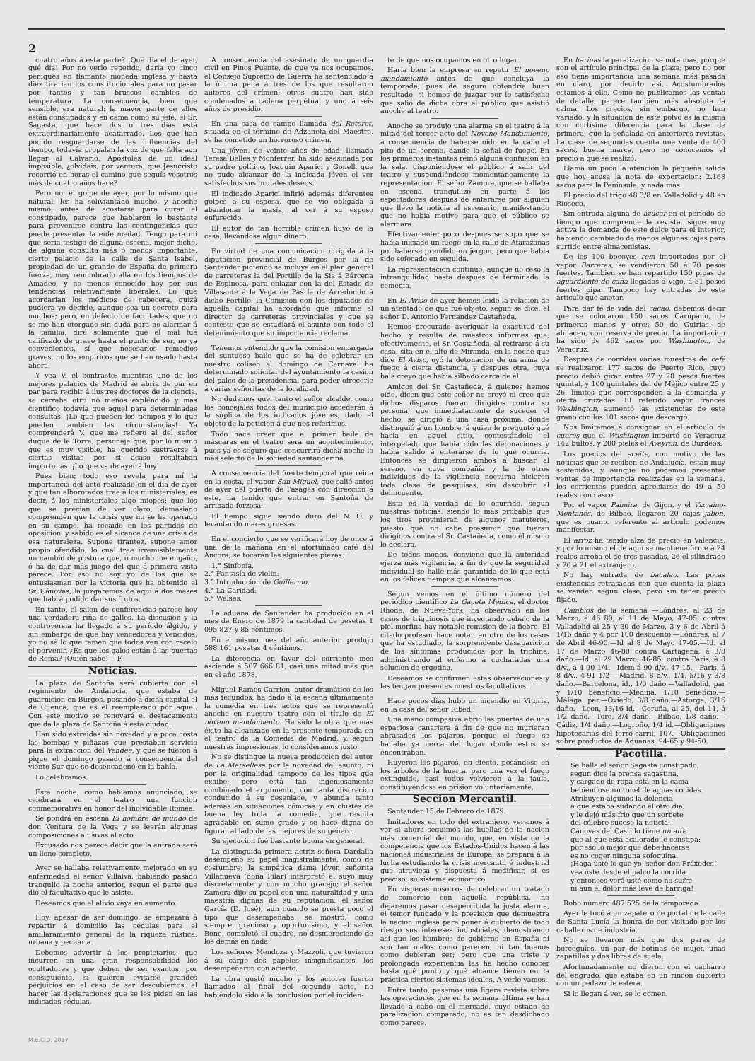2
cuatro años á esta parte? ¡Qué dia el de ayer, qué dia! Por no verlo repetido, daria yo cinco peniques en flamante moneda inglesa y hasta diez tirarian los constitucionales para no pasar por tantos y tan bruscos cambios de temperatura. La consecuencia, bien que sensible, era natural: la mayor parte de ellos están constipados y en cama como su jefe, el Sr. Sagasta, que hace dos ó tres dias está extraordinariamente acatarrado. Los que han podido resguardarse de las influencias del tiempo, todavía propalan la voz de que falta aun llegar al Calvario. Apóstoles de un ideal imposible, ¿olvidais, por ventura, que Jesucristo recorrió en horas el camino que seguís vosotros más de cuatro años hace?
Pero no, el golpe de ayer, por lo mismo que natural, les ha soliviantado mucho, y anoche mismo, antes de acostarse para curar el constipado, parece que hablaron lo bastante para prevenirse contra las contingencias que puede presentar la enfermedad. Tengo para mí que seria testigo de alguna escena, mejor dicho, de alguna consulta más ó menos importante, cierto palacio de la calle de Santa Isabel, propiedad de un grande de España de primera fuerza, muy renombrado allá en los tiempos de Amadeo, y no menos conocido hoy por sus tendencias relativamente liberales. Lo que acordarian los médicos de cabecera, quizá pudiera yo decirlo, aunque sea un secreto para muchos; pero, en defecto de facultades, que no se me han otorgado sin duda para no alarmar á la familia, diré solamente que el mal fué calificado de grave hasta el punto de ser, no ya convenientes, sí que necesarios remedios graves, no los empíricos que se han usado hasta ahora.
Y vea V. el contraste; mientras uno de los mejores palacios de Madrid se abria de par en par para recibir á ilustres doctores de la ciencia, se cerraba otro no menos expléndido y más científico todavía que aquel para determinadas consultas. ¡Lo que pueden los tiempos y lo que pueden tambien las circunstancias! Ya comprenderá V. que me refiero al del señor duque de la Torre, personaje que, por lo mismo que es muy visible, ha querido sustraerse á ciertas visitas por si acaso resultaban importunas. ¡Lo que va de ayer á hoy!
Pues bien; todo eso revela para mí la importancia del acto realizado en el dia de ayer y que tan alborotados trae á los ministeriales; es decir, á los ministeriales algo miopes; que los que se precian de ver claro, demasiado comprenden que la crísis que no se ha operado en su campo, ha recaido en los partidos de oposicion, y sabido es el alcance de una crísis de esa naturaleza. Supone tirantez, supone amor propio ofendido, lo cual trae irremisiblemente un cambio de postura que, ó mucho me engaño, ó ha de dar más juego del que á primera vista parece. Por eso no soy yo de los que se entusiasman por la victoria que ha obtenido el Sr. Cánovas; la juzgaremos de aquí á dos meses que habrá podido dar sus frutos.
En tanto, el salon de conferencias parece hoy una verdadera riña de gallos. La discusion y la controversia ha llegado á su período álgido, y sin embargo de que hay vencedores y vencidos, yo no sé lo que temen que todos ven con recelo el porvenir. ¿Es que los galos están á las puertas de Roma? ¡Quién sabe! —F.
Noticias.
La plaza de Santoña será cubierta con el regimiento de Andalucía, que estaba de guarnicion en Búrgos, pasando á dicha capital el de Cuenca, que es el reemplazado por aquel. Con este motivo se renovará el destacamento que da la plaza de Santoña á esta ciudad.
Han sido extraidas sin novedad y á poca costa las bombas y piñazas que prestaban servicio para la extraccion del Vendee, y que se fueron á pique el domingo pasado á consecuencia del viento Sur que se desencadenó en la bahía.
Lo celebramos.
Esta noche, como habiamos anunciado, se celebrará en el teatro una funcion conmemorativa en honor del inolvidable Romea.
Se pondrá en escena El hombre de mundo de don Ventura de la Vega y se leerán algunas composiciones alusivas al acto.
Excusado nos parece decir que la entrada será un lleno completo.
Ayer se hallaba relativamente mejorado en su enfermedad el señor Villalva, habiendo pasado tranquilo la noche anterior, segun el parte que dió el facultativo que le asiste.
Deseamos que el alivio vaya en aumento.
Hoy, apesar de ser domingo, se empezará á repartir á domicilio las cédulas para el amillaramiento general de la riqueza rústica, urbana y pecuaria.
Debemos advertir á los propietarios, que incurren en una gran responsabilidad los ocultadores y que deben de ser exactos, por consiguiente, si quieren evitarse grandes perjuicios en el caso de ser descubiertos, al hacer las declaraciones que se les piden en las indicadas cédulas.
A consecuencia del asesinato de un guardia civil en Pinos Puente, de que ya nos ocupamos, el Consejo Supremo de Guerra ha sentenciado á la última pena á tres de los que resultaron autores del crímen; otros cuatro han sido condenados á cadena perpétua, y uno á seis años de presidio.
En una casa de campo llamada del Retoret, situada en el término de Adzaneta del Maestre, se ha cometido un horroroso crímen.
Una jóven, de veinte años de edad, llamada Teresa Belles y Monferrer, ha sido asesinada por su padre político, Joaquin Aparici y Gonell, que no pudo alcanzar de la indicada jóven el ver satisfechos sus brutales deseos.
El indicado Aparici infirió además diferentes golpes á su esposa, que se vió obligada á abandonar la masía, al ver á su esposo enfurecido.
El autor de tan horrible crímen huyó de la casa, llevándose algun dinero.
En virtud de una comunicacion dirigida á la diputacion provincial de Búrgos por la de Santander pidiendo se incluya en el plan general de carreteras la del Portillo de la Sia á Bárcena de Espinosa, para enlazar con la del Estado de Villasante á la Vega de Pas la de Arredondo á dicho Portillo, la Comision con los diputados de aquella capital ha acordado que informe el director de carreteras provinciales y que se conteste que se estudiará el asunto con todo el detenimiento que su importancia reclama.
Tenemos entendido que la comision encargada del suntuoso baile que se ha de celebrar en nuestro coliseo el domingo de Carnaval ha determinado solicitar del ayuntamiento la cesion del palco de la presidencia, para poder ofrecerle á varias señoritas de la localidad.
No dudamos que, tanto el señor alcalde, como los concejales todos del municipio accederán á la súplica de los indicados jóvenes, dado el objeto de la peticion á que nos referimos.
Todo hace creer que el primer baile de máscaras en el teatro será un acontecimiento, pues ya es seguro que concurrirá dicha noche lo más selecto de la sociedad santanderina.
A consecuencia del fuerte temporal que reina en la costa, el vapor San Miguel, que salió antes de ayer del puerto de Pasages con direccion á este, ha tenido que entrar en Santoña de arribada forzosa.
El tiempo sigue siendo duro del N. O. y levantando mares gruesas.
En el concierto que se verificará hoy de once á una de la mañana en el afortunado café del Ancora, se tocarán las siguientes piezas:
1.° Sinfonía.
2.° Fantasía de violin.
3.° Introduccion de Guillermo.
4.° La Caridad.
5.° Walses.
La aduana de Santander ha producido en el mes de Enero de 1879 la cantidad de pesetas 1 095 827 y 85 céntimos.
En el mismo mes del año anterior, produjo 588.161 pesetas 4 céntimos.
La diferencia en favor del corriente mes asciende á 507 666 81, casi una mitad más que en el año 1878.
Miguel Ramos Carrion, autor dramático de los más fecundos, ha dado á la escena últimamente la comedia en tres actos que se representó anoche en nuestro teatro con el título de El noveno mandamiento. Ha sido la obra que más éxito ha alcanzado en la presente temporada en el teatro de la Comedia de Madrid, y, segun nuestras impresiones, lo consideramos justo.
No se distingue la nueva produccion del autor de La Marsellesa por la novedad del asunto, ni por la originalidad tampoco de los tipos que exhibe; pero está tan ingeniosamente combinado el argumento, con tanta discrecion conducido á su desenlace, y abunda tanto además en situaciones cómicas y en chistes de buena ley toda la comedia, que resulta agradable en sumo grado y se hace digna de figurar al lado de las mejores de su género.
Su ejecucion fué bastante buena en general.
La distinguida primera actriz señora Dardalla desempeñó su papel magistralmente, como de costumbre; la simpática dama jóven señorita Villanueva (doña Pilar) interpretó el suyo muy discretamente y con mucho gracejo; el señor Zamora dijo su papel con una naturalidad y una maestría dignas de su reputacion; el señor García (D. José), aun cuando se presta poco el tipo que desempeñaba, se mostró, como siempre, gracioso y oportunísimo, y el señor Bone, completó el cuadro, no desmereciendo de los demás en nada.
Los señores Mendoza y Mazzoli, que tuvieron á su cargo dos papeles insignificantes, los desempeñaron con acierto.
La obra gustó mucho y los actores fueron llamados al final del segundo acto, no habiéndolo sido á la conclusion por el inciden-
te de que nos ocupamos en otro lugar
Haria bien la empresa en repetir El noveno mandamiento antes de que concluya la temporada, pues de seguro obtendria buen resultado, si hemos de juzgar por lo satisfecho que salió de dicha obra el público que asistió anoche al teatro.
Anoche se produjo una alarma en el teatro á la mitad del tercer acto del Noveno Mandamiento, á consecuencia de haberse oido en la calle el pito de un sereno, dando la señal de fuego. En los primeros instantes reinó alguna confusion en la sala, disponiéndose el público á salir del teatro y suspendiéndose momentáneamente la representacion. El señor Zamora, que se hallaba en escena, tranquilizó en parte á los espectadores despues de enterarse por alguien que llevó la noticia al escenario, manifestando que no habia motivo para que el público se alarmara.
Efectivamente; poco despues se supo que se habia iniciado un fuego en la calle de Atarazanas por haberse prendido un jergon, pero que habia sido sofocado en seguida.
La representacion continuó, aunque no cesó la intranquilidad hasta despues de terminada la comedia.
En El Aviso de ayer hemos leido la relacion de un atentado de que fué objeto, segun se dice, el señor D. Antonio Fernandez Castañeda.
Hemos procurado averiguar la exactitud del hecho, y resulta de nuestros informes que, efectivamente, el Sr. Castañeda, al retirarse á su casa, sita en el alto de Miranda, en la noche que dice El Aviso, oyó la detonacion de un arma de fuego á cierta distancia, y despues otra, cuya bala creyó que habia silbado cerca de él.
Amigos del Sr. Castañeda, á quienes hemos oido, dicen que este señor no creyó ni cree que dichos disparos fueran dirigidos contra su persona; que inmediatamente de suceder el hecho, se dirigió á una casa próxima, donde distinguió á un hombre, á quien le preguntó qué hacia en aquel sitio, contestándole el interpelado que habia oido las detonaciones y habia salido á enterarse de lo que ocurria. Entonces se dirigieron ambos á buscar al sereno, en cuya compañía y la de otros individuos de la vigilancia nocturna hicieron toda clase de pesquisas, sin descubrir al delincuente.
Esta es la verdad de lo ocurrido, segun nuestras noticias, siendo lo más probable que los tiros provinieran de algunos matuteros, puesto que no cabe presumir que fueran dirigidos contra el Sr. Castañeda, como él mismo lo declara.
De todos modos, conviene que la autoridad ejerza más vigilancia, á fin de que la seguridad individual se halle más garantida de lo que está en los felices tiempos que alcanzamos.
Segun vemos en el último número del periódico científico La Gaceta Médica, el doctor Rhode, de Nueva-York, ha observado en los casos de triquinosis que inyectando debajo de la piel morfina hay notable remision de la fiebre. El citado profesor hace notar, en otro de los casos que ha estudiado, la sorprendente desaparicion de los síntomas producidos por la trichina, administrando al enfermo á cucharadas una solucion de ergotina.
Deseamos se confirmen estas observaciones y las tengan presentes nuestros facultativos.
Hace pocos dias hubo un incendio en Vitoria, en la casa del señor Ribed.
Una mano compasiva abrió las puertas de una espaciosa canariera á fin de que no murieran abrasados los pájaros, porque el fuego se hallaba ya cerca del lugar donde estos se encontraban.
Huyeron los pájaros, en efecto, posándose en los árboles de la huerta, pero una vez el fuego extinguido, casi todos volvieron á la jaula, constituyéndose en prision voluntariamente.
Seccion Mercantil.
Santander 15 de Febrero de 1879.
Imitadores en todo del extranjero, veremos á ver si ahora seguimos las huellas de la nacion más comercial del mundo, que, en vista de la competencia que los Estados-Unidos hacen á las naciones industriales de Europa, se prepara á la lucha estudiando la crísis mercantil é industrial que atraviesa y dispuesta á modificar, si es preciso, su sistema económico.
En vísperas nosotros de celebrar un tratado de comercio con aquella república, no dejaremos pasar desapercibida la justa alarma, el temor fundado y la prevision que demuestra la nacion inglesa para poner á cubierto de todo riesgo sus intereses industriales, demostrando así que los hombres de gobierno en España ni son tan malos como parecen, ni tan buenos como debieran ser; pero que una triste y prolongada experiencia las ha hecho conocer hasta qué punto y qué alcance tienen en la práctica ciertos sistemas ideales. A verlo vamos.
Entre tanto, pasemos una ligera revista sobre las operaciones que en la semana última se han llevado á cabo en el mercado, cuyo estado de paralizacion comparado, no es tan desdichado como parece.
En harinas la paralizacion se nota más, porque son el artículo principal de la plaza; pero no por eso tiene importancia una semana más pasada en claro, por decirlo así. Acostumbrados estamos á ello. Como no publicamos las ventas de detalle, parece tambien más absoluta la calma. Los precios, sin embargo, no han variado; y la situacion de este polvo es la misma con cortísima diferencia para la clase de primera, que la señalada en anteriores revistas. La clase de segundas cuenta una venta de 400 sacos, buena marca, pero no conocemos el precio á que se realizó.
Llama un poco la atencion la pequeña salida que hoy acusa la nota de exportacion: 2.168 sacos para la Península, y nada más.
El precio del trigo 48 3/8 en Valladolid y 48 en Rioseco.
Sin entrada alguna de azúcar en el período de tiempo que comprende la revista, sigue muy activa la demanda de este dulce para el interior, habiendo cambiado de manos algunas cajas para surtido entre almacenistas.
De los 100 bocoyes rom importados por el vapor Barreras, se vendieron 50 á 70 pesos fuertes. Tambien se han repartido 150 pipas de aguardiente de caña llegadas á Vigo, á 51 pesos fuertes pipa. Tampoco hay entradas de este artículo que anotar.
Para dar fé de vida del cacao, debemos decir que se colocaron 150 sacos Carúpano, de primeras manos y otros 50 de Guirias, de almacen, con reserva de precio. La importacion ha sido de 462 sacos por Washington, de Veracruz.
Despues de corridas varias muestras de café se realizaron 177 sacos de Puerto Rico, cuyo precio debió girar entre 27 y 28 pesos fuertes quintal, y 100 quintales del de Méjico entre 25 y 26, límites que corresponden á la demanda y oferta cruzadas. El referido vapor francés Washington, aumentó las existencias de este grano con los 101 sacos que descargó.
Nos limitamos á consignar en el artículo de cueros que el Washington importó de Veracruz 142 bultos, y 200 pieles el Aveyron, de Burdeos.
Los precios del aceite, con motivo de las noticias que se reciben de Andalucía, están muy sostenidos, y aunque no podamos presentar ventas de importancia realizadas en la semana, los corrientes pueden apreciarse de 49 á 50 reales con casco.
Por el vapor Palmira, de Gijon, y el Vizcaino-Montañés, de Bilbao, llegaron 20 cajas jabon, que es cuanto referente al artículo podemos manifestar.
El arroz ha tenido alza de precio en Valencia, y por lo mismo el de aquí se mantiene firme á 24 reales arroba el de tres pasadas, 26 el cilindrado y 20 á 21 el extranjero.
No hay entrada de bacalao. Las pocas existencias retrasadas con que cuenta la plaza se venden segun clase, pero sin tener precio fijado.
Cambios de la semana —Lóndres, al 23 de Marzo, á 46 80; al 11 de Mayo, 47-05; contra Valladolid al 25 y 30 de Marzo, 3 y 6 de Abril á 1/16 daño y 4 por 100 descuento.—Lóndres, al 7 de Abril 46-90.—Id al 8 de Mayo 47-05.—Id. al 17 de Marzo 46-80 contra Cartagena, á 3/8 daño.—Id. al 29 Marzo, 46-85; contra Paris, á 8 d/v., á 4 90 1/4.—Idem á 90 d/v., 47-15.—Paris, á 8 d/v., 4-91 1/2 —Madrid, 8 d/v., 1/4, 5/16 y 3/8 daño.—Barcelona, id., 1/0 daño.—Valladolid, par y 1/10 beneficio.—Medina, 1/10 beneficio.—Málaga, par.—Oviedo, 3/8 daño.—Astorga, 3/16 daño.—Leon, 13/16 id.—Coruña, al 25, del 11, á 1/2 daño.—Toro, 3/4 daño.—Bilbao, 1/8 daño.—Cádiz, 1/4 daño.—Logroño, 1/4 id.—Obligaciones hipotecarias del ferro-carril, 107.—Obligaciones sobre productos de Aduanas, 94-65 y 94-50.
Pacotilla.
Se halla el señor Sagasta constipado,
segun dice la prensa sagastina,
y cargado de ropa está en la cama
bebiéndose un tonel de aguas cocidas.
Atribuyen algunos la dolencia
á que estaba sudando el otro dia,
y le dejó más frio que un sorbete
del célebre suceso la noticia.
Cánovas del Castillo tiene un aire
que al que está acalorado le constipa;
por eso lo mejor que debe hacerse
es no coger ninguna sofoquina.
¡Haga usté lo que yo, señor don Práxedes!
vea usté desde el palco la corrida
y entonces verá usté como no sufre
ni aun el dolor más leve de barriga!
Robo número 487.525 de la temporada.
Ayer le tocó á un zapatero de portal de la calle de Santa Lucía la honra de ser visitado por los caballeros de industria.
No se llevaron más que dos pares de borceguíes, un par de botinas de mujer, unas zapatillas y dos libras de suela.
Afortunadamente no dieron con el cacharro del engrudo, que estaba en un rincon cubierto con un pedazo de estera.
Si lo llegan á ver, se lo comen.
M.E.C.D. 2017